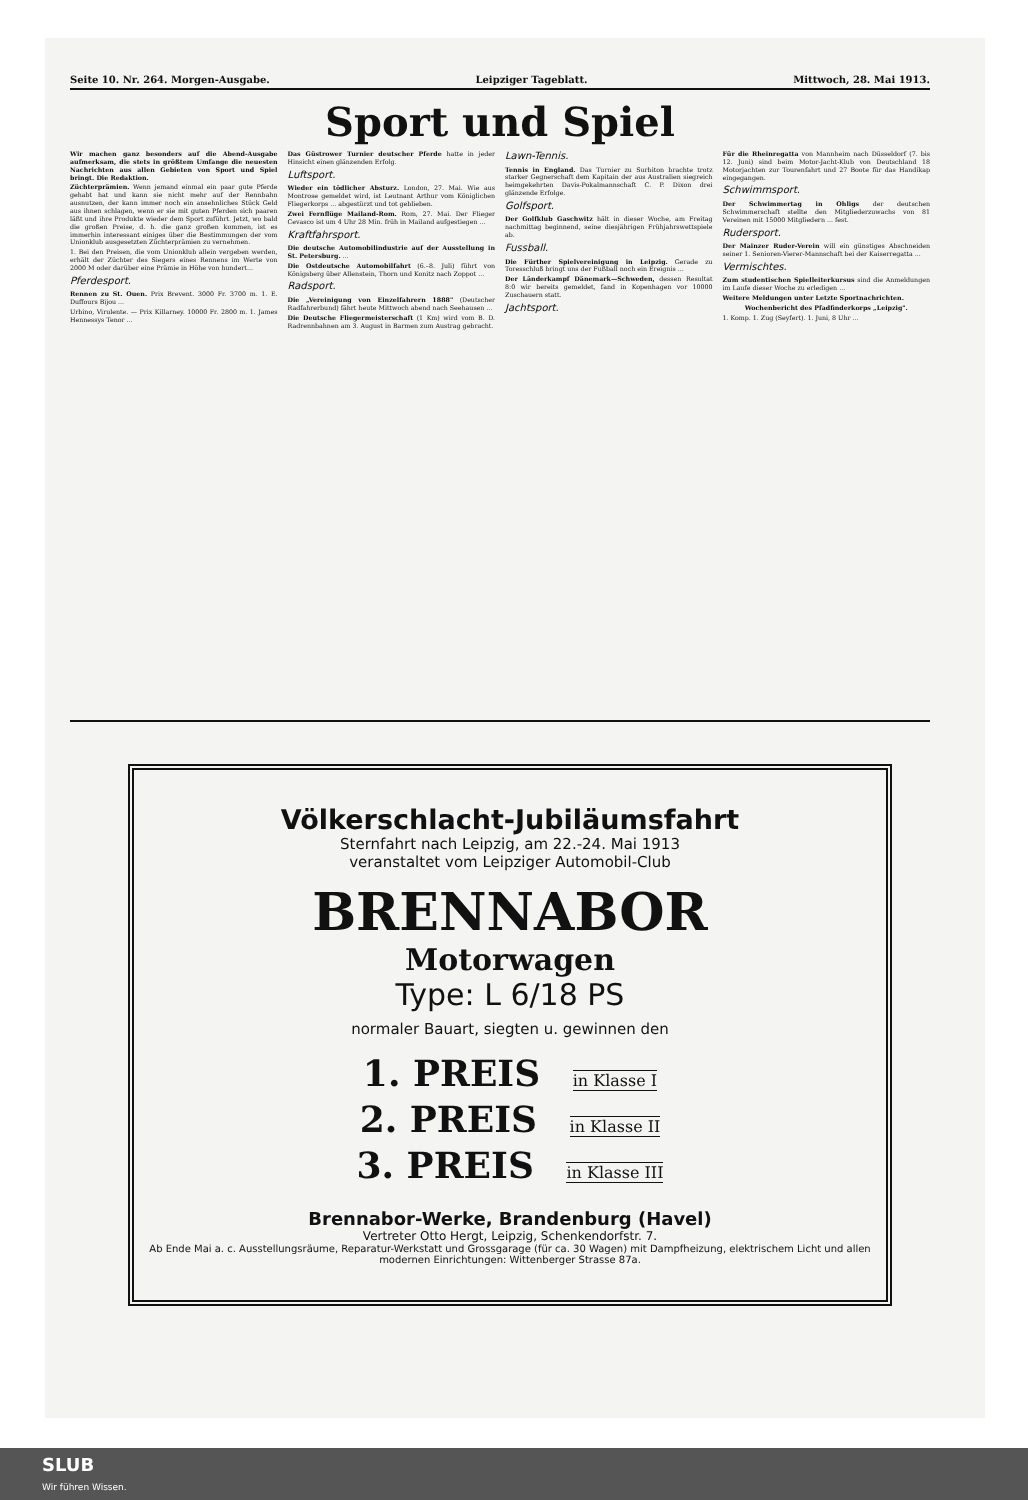Seite 10. Nr. 264. Morgen-Ausgabe. Leipziger Tageblatt. Mittwoch, 28. Mai 1913.
Sport und Spiel
Wir machen ganz besonders auf die Abend-Ausgabe aufmerksam, die stets in größtem Umfange die neuesten Nachrichten aus allen Gebieten von Sport und Spiel bringt. Die Redaktion.
Züchterprämien. Wenn jemand einmal ein paar gute Pferde gehabt hat und kann sie nicht mehr auf der Rennbahn ausnutzen, der kann immer noch ein ansehnliches Stück Geld aus ihnen schlagen, wenn er sie mit guten Pferden sich paaren läßt und ihre Produkte wieder dem Sport zuführt. Jetzt, wo bald die großen Preise, d. h. die ganz großen kommen, ist es immerhin interessant einiges über die Bestimmungen der vom Unionklub ausgesetzten Züchterprämien zu vernehmen.
1. Bei den Preisen, die vom Unionklub allein vergeben werden, erhält der Züchter des Siegers eines Rennens im Werte von 2000 M oder darüber eine Prämie in Höhe von hundert...
Pferdesport.
Rennen zu St. Ouen. Prix Brevent. 3000 Fr. 3700 m. 1. E. Duffours Bijou ...
Urbino, Virulente. — Prix Killarney. 10000 Fr. 2800 m. 1. James Hennessys Tenor ...
Das Güstrower Turnier deutscher Pferde hatte in jeder Hinsicht einen glänzenden Erfolg.
Luftsport.
Wieder ein tödlicher Absturz. London, 27. Mai. Wie aus Montrose gemeldet wird, ist Leutnant Arthur vom Königlichen Fliegerkorps ... abgestürzt und tot geblieben.
Zwei Fernflüge Mailand-Rom. Rom, 27. Mai. Der Flieger Cevasco ist um 4 Uhr 28 Min. früh in Mailand aufgestiegen ...
Kraftfahrsport.
Die deutsche Automobilindustrie auf der Ausstellung in St. Petersburg. ...
Die Ostdeutsche Automobilfahrt (6.–8. Juli) führt von Königsberg über Allenstein, Thorn und Konitz nach Zoppot ...
Radsport.
Die „Vereinigung von Einzelfahrern 1888" (Deutscher Radfahrerbund) fährt heute Mittwoch abend nach Seehausen ...
Die Deutsche Fliegermeisterschaft (1 Km) wird vom B. D. Radrennbahnen am 3. August in Barmen zum Austrag gebracht.
Lawn-Tennis.
Tennis in England. Das Turnier zu Surbiton brachte trotz starker Gegnerschaft dem Kapitain der aus Australien siegreich heimgekehrten Davis-Pokalmannschaft C. P. Dixon drei glänzende Erfolge.
Golfsport.
Der Golfklub Gaschwitz hält in dieser Woche, am Freitag nachmittag beginnend, seine diesjährigen Frühjahrswettspiele ab.
Fussball.
Die Fürther Spielvereinigung in Leipzig. Gerade zu Toresschluß bringt uns der Fußball noch ein Ereignis ...
Der Länderkampf Dänemark—Schweden, dessen Resultat 8:0 wir bereits gemeldet, fand in Kopenhagen vor 10000 Zuschauern statt.
Jachtsport.
Für die Rheinregatta von Mannheim nach Düsseldorf (7. bis 12. Juni) sind beim Motor-Jacht-Klub von Deutschland 18 Motorjachten zur Tourenfahrt und 27 Boote für das Handikap eingegangen.
Schwimmsport.
Der Schwimmertag in Ohligs der deutschen Schwimmerschaft stellte den Mitgliederzuwachs von 81 Vereinen mit 15000 Mitgliedern ... fest.
Rudersport.
Der Mainzer Ruder-Verein will ein günstiges Abschneiden seiner 1. Senioren-Vierer-Mannschaft bei der Kaiserregatta ...
Vermischtes.
Zum studentischen Spielleiterkursus sind die Anmeldungen im Laufe dieser Woche zu erledigen ...
Weitere Meldungen unter Letzte Sportnachrichten.
Wochenbericht des Pfadfinderkorps „Leipzig".
1. Komp. 1. Zug (Seyfert). 1. Juni, 8 Uhr ...
Völkerschlacht-Jubiläumsfahrt
Sternfahrt nach Leipzig, am 22.-24. Mai 1913
veranstaltet vom Leipziger Automobil-Club
BRENNABOR
Motorwagen
Type: L 6/18 PS
normaler Bauart, siegten u. gewinnen den
1. PREIS in Klasse I
2. PREIS in Klasse II
3. PREIS in Klasse III
Brennabor-Werke, Brandenburg (Havel)
Vertreter Otto Hergt, Leipzig, Schenkendorfstr. 7.
Ab Ende Mai a. c. Ausstellungsräume, Reparatur-Werkstatt und Grossgarage (für ca. 30 Wagen) mit Dampfheizung, elektrischem Licht und allen modernen Einrichtungen: Wittenberger Strasse 87a.
SLUB
Wir führen Wissen.